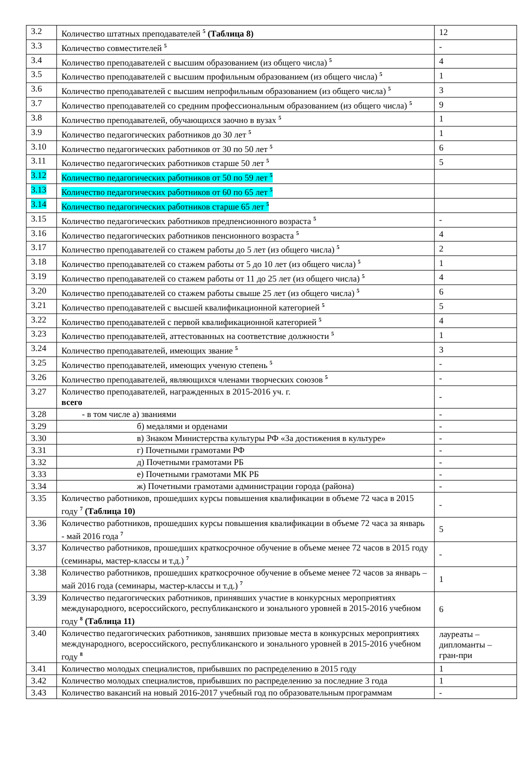| 3.2 | Количество штатных преподавателей <sup>5</sup> (Таблица 8) | 12 |
| 3.3 | Количество совместителей <sup>5</sup> | - |
| 3.4 | Количество преподавателей с высшим образованием (из общего числа) <sup>5</sup> | 4 |
| 3.5 | Количество преподавателей с высшим профильным образованием (из общего числа) <sup>5</sup> | 1 |
| 3.6 | Количество преподавателей с высшим непрофильным образованием (из общего числа) <sup>5</sup> | 3 |
| 3.7 | Количество преподавателей со средним профессиональным образованием (из общего числа) <sup>5</sup> | 9 |
| 3.8 | Количество преподавателей, обучающихся заочно в вузах <sup>5</sup> | 1 |
| 3.9 | Количество педагогических работников до 30 лет <sup>5</sup> | 1 |
| 3.10 | Количество педагогических работников от 30 по 50 лет <sup>5</sup> | 6 |
| 3.11 | Количество педагогических работников старше 50 лет <sup>5</sup> | 5 |
| 3.12 | Количество педагогических работников от 50 по 59 лет <sup>5</sup> | |
| 3.13 | Количество педагогических работников от 60 по 65 лет <sup>5</sup> | |
| 3.14 | Количество педагогических работников старше 65 лет <sup>5</sup> | |
| 3.15 | Количество педагогических работников предпенсионного возраста <sup>5</sup> | - |
| 3.16 | Количество педагогических работников пенсионного возраста <sup>5</sup> | 4 |
| 3.17 | Количество преподавателей со стажем работы до 5 лет (из общего числа) <sup>5</sup> | 2 |
| 3.18 | Количество преподавателей со стажем работы от 5 до 10 лет (из общего числа) <sup>5</sup> | 1 |
| 3.19 | Количество преподавателей со стажем работы от 11 до 25 лет (из общего числа) <sup>5</sup> | 4 |
| 3.20 | Количество преподавателей со стажем работы свыше 25 лет (из общего числа) <sup>5</sup> | 6 |
| 3.21 | Количество преподавателей с высшей квалификационной категорией <sup>5</sup> | 5 |
| 3.22 | Количество преподавателей с первой квалификационной категорией <sup>5</sup> | 4 |
| 3.23 | Количество преподавателей, аттестованных на соответствие должности <sup>5</sup> | 1 |
| 3.24 | Количество преподавателей, имеющих звание <sup>5</sup> | 3 |
| 3.25 | Количество преподавателей, имеющих ученую степень <sup>5</sup> | - |
| 3.26 | Количество преподавателей, являющихся членами творческих союзов <sup>5</sup> | - |
| 3.27 | Количество преподавателей, награжденных в 2015-2016 уч. г. всего | - |
| 3.28 | - в том числе а) званиями | - |
| 3.29 | б) медалями и орденами | - |
| 3.30 | в) Знаком Министерства культуры РФ «За достижения в культуре» | - |
| 3.31 | г) Почетными грамотами РФ | - |
| 3.32 | д) Почетными грамотами РБ | - |
| 3.33 | е) Почетными грамотами МК РБ | - |
| 3.34 | ж) Почетными грамотами администрации города (района) | - |
| 3.35 | Количество работников, прошедших курсы повышения квалификации в объеме 72 часа в 2015 году <sup>7</sup> (Таблица 10) | - |
| 3.36 | Количество работников, прошедших курсы повышения квалификации в объеме 72 часа за январь - май 2016 года <sup>7</sup> | 5 |
| 3.37 | Количество работников, прошедших краткосрочное обучение в объеме менее 72 часов в 2015 году (семинары, мастер-классы и т.д.) <sup>7</sup> | - |
| 3.38 | Количество работников, прошедших краткосрочное обучение в объеме менее 72 часов за январь – май 2016 года (семинары, мастер-классы и т.д.) <sup>7</sup> | 1 |
| 3.39 | Количество педагогических работников, принявших участие в конкурсных мероприятиях международного, всероссийского, республиканского и зонального уровней в 2015-2016 учебном году <sup>8</sup> (Таблица 11) | 6 |
| 3.40 | Количество педагогических работников, занявших призовые места в конкурсных мероприятиях международного, всероссийского, республиканского и зонального уровней в 2015-2016 учебном году <sup>8</sup> | лауреаты – дипломанты – гран-при |
| 3.41 | Количество молодых специалистов, прибывших по распределению в 2015 году | 1 |
| 3.42 | Количество молодых специалистов, прибывших по распределению за последние 3 года | 1 |
| 3.43 | Количество вакансий на новый 2016-2017 учебный год по образовательным программам | - |